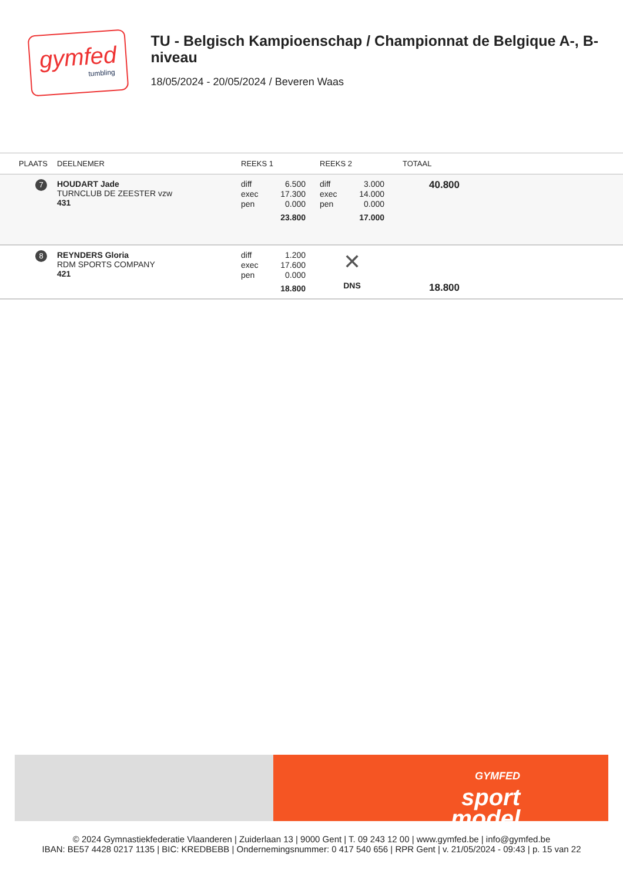gymfed
tumbling
TU - Belgisch Kampioenschap / Championnat de Belgique A-, B-niveau
18/05/2024 - 20/05/2024 / Beveren Waas
| PLAATS | DEELNEMER | REEKS 1 | REEKS 2 | TOTAAL |
| --- | --- | --- | --- | --- |
| 7 | HOUDART Jade TURNCLUB DE ZEESTER vzw 431 | diff 6.500 exec 17.300 pen 0.000 23.800 | diff 3.000 exec 14.000 pen 0.000 17.000 | 40.800 |
| 8 | REYNDERS Gloria RDM SPORTS COMPANY 421 | diff 1.200 exec 17.600 pen 0.000 18.800 | ✕ DNS | 18.800 |
GYMFED
sport
model
© 2024 Gymnastiekfederatie Vlaanderen | Zuiderlaan 13 | 9000 Gent | T. 09 243 12 00 | www.gymfed.be | info@gymfed.be
IBAN: BE57 4428 0217 1135 | BIC: KREDBEBB | Ondernemingsnummer: 0 417 540 656 | RPR Gent | v. 21/05/2024 - 09:43 | p. 15 van 22